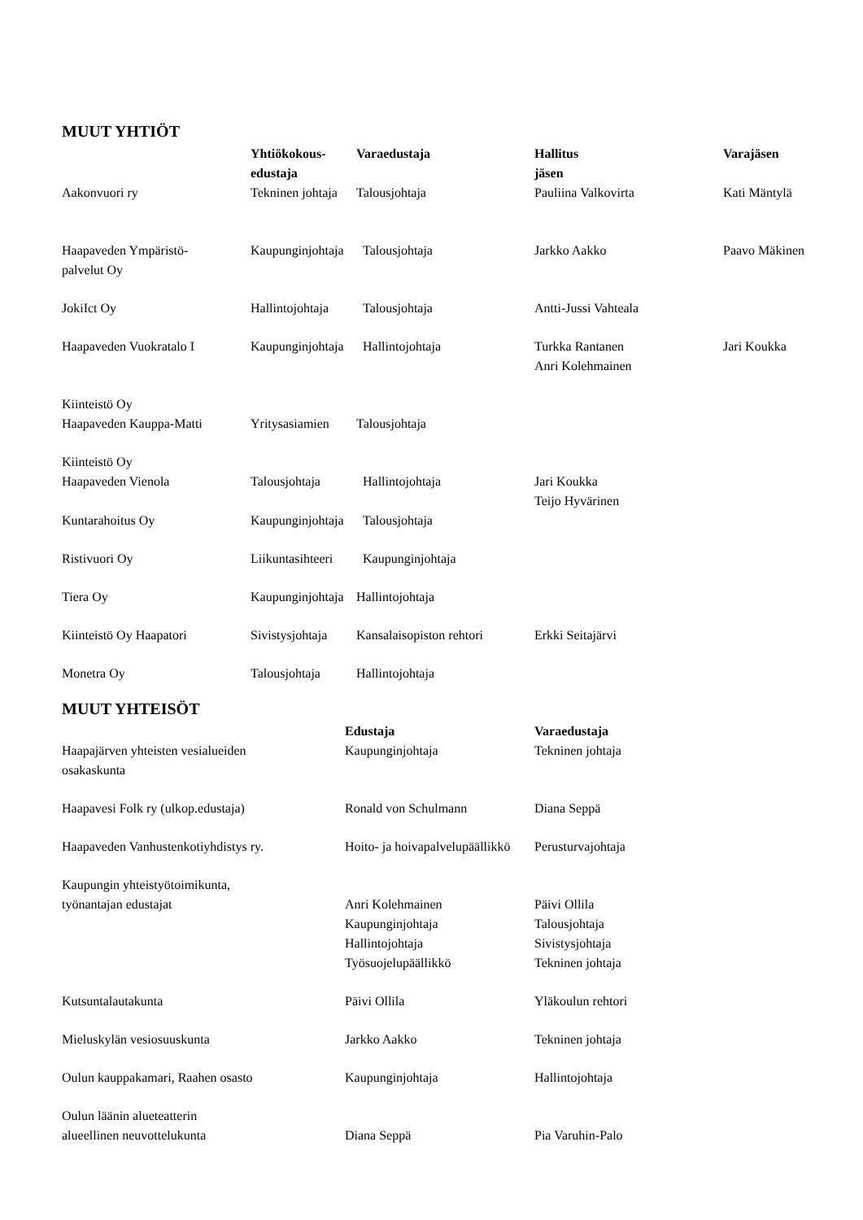MUUT YHTIÖT
| | Yhtiökokous- edustaja | Varaedustaja | Hallitus jäsen | Varajäsen |
| --- | --- | --- | --- | --- |
| Aakonvuori ry | Tekninen johtaja | Talousjohtaja | Pauliina Valkovirta | Kati Mäntylä |
| Haapaveden Ympäristö- palvelut Oy | Kaupunginjohtaja | Talousjohtaja | Jarkko Aakko | Paavo Mäkinen |
| JokiIct Oy | Hallintojohtaja | Talousjohtaja | Antti-Jussi Vahteala | |
| Haapaveden Vuokratalo I | Kaupunginjohtaja | Hallintojohtaja | Turkka Rantanen Anri Kolehmainen | Jari Koukka |
| Kiinteistö Oy Haapaveden Kauppa-Matti | Yritysasiamien | Talousjohtaja | | |
| Kiinteistö Oy Haapaveden Vienola | Talousjohtaja | Hallintojohtaja | Jari Koukka Teijo Hyvärinen | |
| Kuntarahoitus Oy | Kaupunginjohtaja | Talousjohtaja | | |
| Ristivuori Oy | Liikuntasihteeri | Kaupunginjohtaja | | |
| Tiera Oy | Kaupunginjohtaja | Hallintojohtaja | | |
| Kiinteistö Oy Haapatori | Sivistysjohtaja | Kansalaisopiston rehtori | Erkki Seitajärvi | |
| Monetra Oy | Talousjohtaja | Hallintojohtaja | | |
MUUT YHTEISÖT
| | Edustaja | Varaedustaja |
| --- | --- | --- |
| Haapajärven yhteisten vesialueiden osakaskunta | Kaupunginjohtaja | Tekninen johtaja |
| Haapavesi Folk ry (ulkop.edustaja) | Ronald von Schulmann | Diana Seppä |
| Haapaveden Vanhustenkotiyhdistys ry. | Hoito- ja hoivapalvelupäällikkö | Perusturvajohtaja |
| Kaupungin yhteistyötoimikunta, työnantajan edustajat | Anri Kolehmainen Kaupunginjohtaja Hallintojohtaja Työsuojelupäällikkö | Päivi Ollila Talousjohtaja Sivistysjohtaja Tekninen johtaja |
| Kutsuntalautakunta | Päivi Ollila | Yläkoulun rehtori |
| Mieluskylän vesiosuuskunta | Jarkko Aakko | Tekninen johtaja |
| Oulun kauppakamari, Raahen osasto | Kaupunginjohtaja | Hallintojohtaja |
| Oulun läänin alueteatterin alueellinen neuvottelukunta | Diana Seppä | Pia Varuhin-Palo |